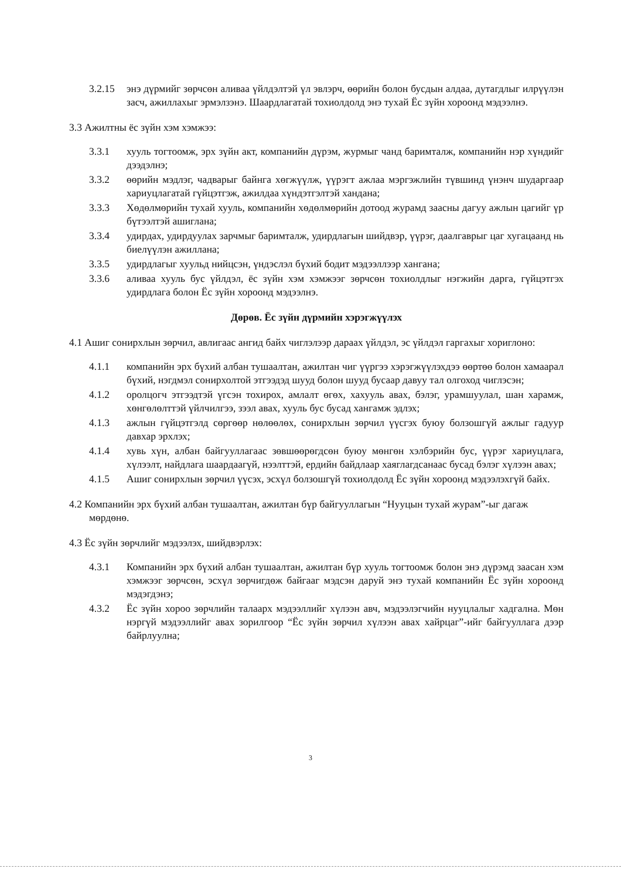3.2.15 энэ дүрмийг зөрчсөн аливаа үйлдэлтэй үл эвлэрч, өөрийн болон бусдын алдаа, дутагдлыг илрүүлэн засч, ажиллахыг эрмэлзэнэ. Шаардлагатай тохиолдолд энэ тухай Ёс зүйн хороонд мэдээлнэ.
3.3 Ажилтны ёс зүйн хэм хэмжээ:
3.3.1 хууль тогтоомж, эрх зүйн акт, компанийн дүрэм, журмыг чанд баримталж, компанийн нэр хүндийг дээдэлнэ;
3.3.2 өөрийн мэдлэг, чадварыг байнга хөгжүүлж, үүрэгт ажлаа мэргэжлийн түвшинд үнэнч шударгаар хариуцлагатай гүйцэтгэж, ажилдаа хүндэтгэлтэй хандана;
3.3.3 Хөдөлмөрийн тухай хууль, компанийн хөдөлмөрийн дотоод журамд заасны дагуу ажлын цагийг үр бүтээлтэй ашиглана;
3.3.4 удирдах, удирдуулах зарчмыг баримталж, удирдлагын шийдвэр, үүрэг, даалгаврыг цаг хугацаанд нь биелүүлэн ажиллана;
3.3.5 удирдлагыг хуульд нийцсэн, үндэслэл бүхий бодит мэдээллээр хангана;
3.3.6 аливаа хууль бус үйлдэл, ёс зүйн хэм хэмжээг зөрчсөн тохиолдлыг нэгжийн дарга, гүйцэтгэх удирдлага болон Ёс зүйн хороонд мэдээлнэ.
Дөрөв. Ёс зүйн дүрмийн хэрэгжүүлэх
4.1 Ашиг сонирхлын зөрчил, авлигаас ангид байх чиглэлээр дараах үйлдэл, эс үйлдэл гаргахыг хориглоно:
4.1.1 компанийн эрх бүхий албан тушаалтан, ажилтан чиг үүргээ хэрэгжүүлэхдээ өөртөө болон хамаарал бүхий, нэгдмэл сонирхолтой этгээдэд шууд болон шууд бусаар давуу тал олгоход чиглэсэн;
4.1.2 оролцогч этгээдтэй үгсэн тохирох, амлалт өгөх, хахууль авах, бэлэг, урамшуулал, шан харамж, хөнгөлөлттэй үйлчилгээ, зээл авах, хууль бус бусад хангамж эдлэх;
4.1.3 ажлын гүйцэтгэлд сөргөөр нөлөөлөх, сонирхлын зөрчил үүсгэх буюу болзошгүй ажлыг гадуур давхар эрхлэх;
4.1.4 хувь хүн, албан байгууллагаас зөвшөөрөгдсөн буюу мөнгөн хэлбэрийн бус, үүрэг хариуцлага, хүлээлт, найдлага шаардаагүй, нээлттэй, ердийн байдлаар хаяглагдсанаас бусад бэлэг хүлээн авах;
4.1.5 Ашиг сонирхлын зөрчил үүсэх, эсхүл болзошгүй тохиолдолд Ёс зүйн хороонд мэдээлэхгүй байх.
4.2 Компанийн эрх бүхий албан тушаалтан, ажилтан бүр байгууллагын “Нууцын тухай журам”-ыг дагаж мөрдөнө.
4.3 Ёс зүйн зөрчлийг мэдээлэх, шийдвэрлэх:
4.3.1 Компанийн эрх бүхий албан тушаалтан, ажилтан бүр хууль тогтоомж болон энэ дүрэмд заасан хэм хэмжээг зөрчсөн, эсхүл зөрчигдөж байгааг мэдсэн даруй энэ тухай компанийн Ёс зүйн хороонд мэдэгдэнэ;
4.3.2 Ёс зүйн хороо зөрчлийн талаарх мэдээллийг хүлээн авч, мэдээлэгчийн нууцлалыг хадгална. Мөн нэргүй мэдээллийг авах зорилгоор “Ёс зүйн зөрчил хүлээн авах хайрцаг”-ийг байгууллага дээр байрлуулна;
3